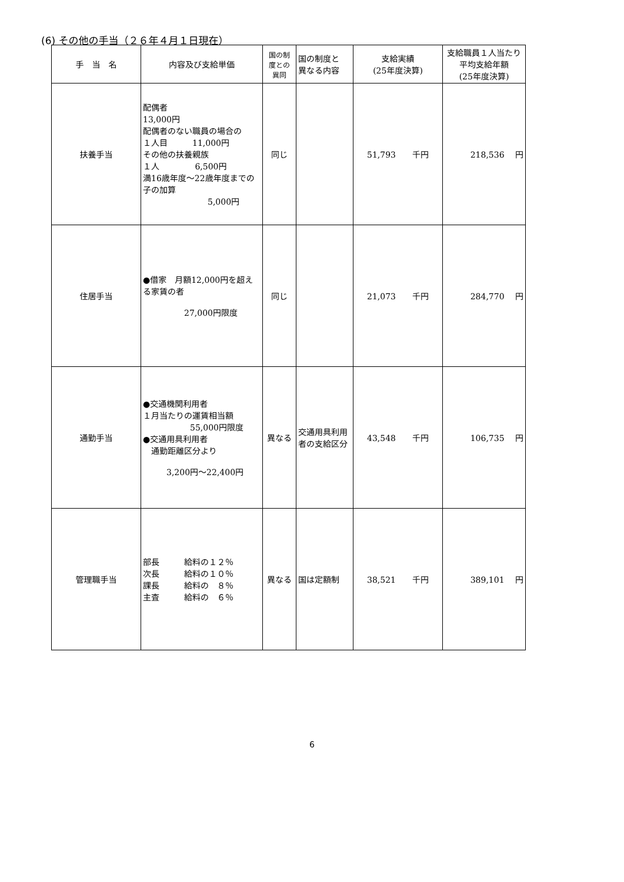(6) その他の手当（２６年４月１日現在）
| 手 当 名 | 内容及び支給単価 | 国の制 度との 異同 | 国の制度と 異なる内容 | 支給実績 (25年度決算) | 支給職員１人当たり 平均支給年額 (25年度決算) |
| --- | --- | --- | --- | --- | --- |
| 扶養手当 | 配偶者 13,000円 配偶者のない職員の場合の １人目 11,000円 その他の扶養親族 １人 6,500円 満16歳年度～22歳年度までの子の加算 5,000円 | 同じ | | 51,793 千円 | 218,536 円 |
| 住居手当 | ●借家 月額12,000円を超える家賃の者 27,000円限度 | 同じ | | 21,073 千円 | 284,770 円 |
| 通勤手当 | ●交通機関利用者 １月当たりの運賃相当額 55,000円限度 ●交通用具利用者 通勤距離区分より 3,200円～22,400円 | 異なる | 交通用具利用者の支給区分 | 43,548 千円 | 106,735 円 |
| 管理職手当 | 部長 給料の１２％ 次長 給料の１０％ 課長 給料の ８％ 主査 給料の ６％ | 異なる | 国は定額制 | 38,521 千円 | 389,101 円 |
6